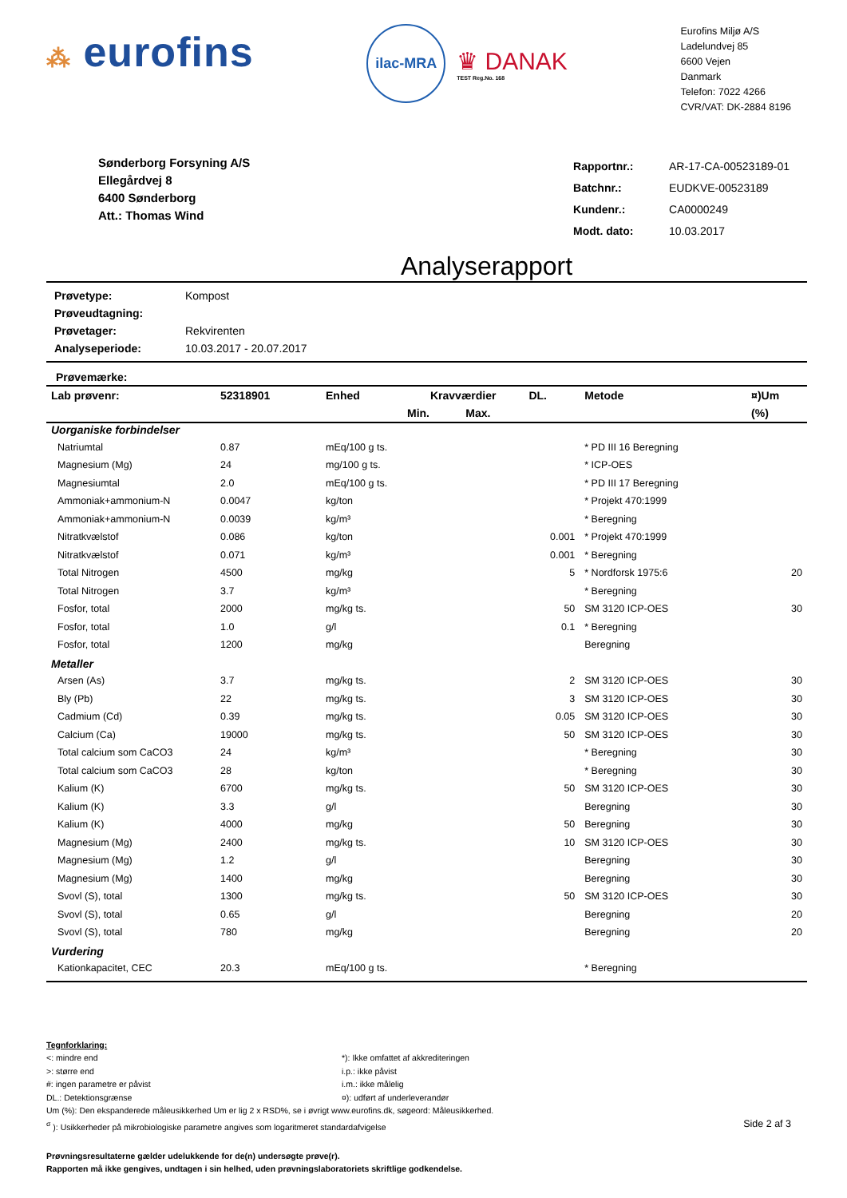⁂ eurofins
ilac-MRA
♛ DANAK
TEST Reg.No. 168
Eurofins Miljø A/S
Ladelundvej 85
6600 Vejen
Danmark
Telefon: 7022 4266
CVR/VAT: DK-2884 8196
Sønderborg Forsyning A/S
Ellegårdvej 8
6400 Sønderborg
Att.: Thomas Wind
| Rapportnr.: | AR-17-CA-00523189-01 |
| Batchnr.: | EUDKVE-00523189 |
| Kundenr.: | CA0000249 |
| Modt. dato: | 10.03.2017 |
Analyserapport
| Prøvetype: | Kompost |
| Prøveudtagning: | |
| Prøvetager: | Rekvirenten |
| Analyseperiode: | 10.03.2017 - 20.07.2017 |
Prøvemærke:
| Lab prøvenr: | 52318901 | Enhed | Kravværdier | | DL. | Metode | ¤)Um |
| --- | --- | --- | --- | --- | --- | --- | --- |
| | | | Min. | Max. | | | (%) |
| Uorganiske forbindelser | | | | | | | |
| Natriumtal | 0.87 | mEq/100 g ts. | | | | * PD III 16 Beregning | |
| Magnesium (Mg) | 24 | mg/100 g ts. | | | | * ICP-OES | |
| Magnesiumtal | 2.0 | mEq/100 g ts. | | | | * PD III 17 Beregning | |
| Ammoniak+ammonium-N | 0.0047 | kg/ton | | | | * Projekt 470:1999 | |
| Ammoniak+ammonium-N | 0.0039 | kg/m³ | | | | * Beregning | |
| Nitratkvælstof | 0.086 | kg/ton | | | 0.001 | * Projekt 470:1999 | |
| Nitratkvælstof | 0.071 | kg/m³ | | | 0.001 | * Beregning | |
| Total Nitrogen | 4500 | mg/kg | | | 5 | * Nordforsk 1975:6 | 20 |
| Total Nitrogen | 3.7 | kg/m³ | | | | * Beregning | |
| Fosfor, total | 2000 | mg/kg ts. | | | 50 | SM 3120 ICP-OES | 30 |
| Fosfor, total | 1.0 | g/l | | | 0.1 | * Beregning | |
| Fosfor, total | 1200 | mg/kg | | | | Beregning | |
| Metaller | | | | | | | |
| Arsen (As) | 3.7 | mg/kg ts. | | | 2 | SM 3120 ICP-OES | 30 |
| Bly (Pb) | 22 | mg/kg ts. | | | 3 | SM 3120 ICP-OES | 30 |
| Cadmium (Cd) | 0.39 | mg/kg ts. | | | 0.05 | SM 3120 ICP-OES | 30 |
| Calcium (Ca) | 19000 | mg/kg ts. | | | 50 | SM 3120 ICP-OES | 30 |
| Total calcium som CaCO3 | 24 | kg/m³ | | | | * Beregning | 30 |
| Total calcium som CaCO3 | 28 | kg/ton | | | | * Beregning | 30 |
| Kalium (K) | 6700 | mg/kg ts. | | | 50 | SM 3120 ICP-OES | 30 |
| Kalium (K) | 3.3 | g/l | | | | Beregning | 30 |
| Kalium (K) | 4000 | mg/kg | | | 50 | Beregning | 30 |
| Magnesium (Mg) | 2400 | mg/kg ts. | | | 10 | SM 3120 ICP-OES | 30 |
| Magnesium (Mg) | 1.2 | g/l | | | | Beregning | 30 |
| Magnesium (Mg) | 1400 | mg/kg | | | | Beregning | 30 |
| Svovl (S), total | 1300 | mg/kg ts. | | | 50 | SM 3120 ICP-OES | 30 |
| Svovl (S), total | 0.65 | g/l | | | | Beregning | 20 |
| Svovl (S), total | 780 | mg/kg | | | | Beregning | 20 |
| Vurdering | | | | | | | |
| Kationkapacitet, CEC | 20.3 | mEq/100 g ts. | | | | * Beregning | |
Tegnforklaring:
<: mindre end *): Ikke omfattet af akkrediteringen
>: større end i.p.: ikke påvist
#: ingen parametre er påvist i.m.: ikke målelig
DL.: Detektionsgrænse ¤): udført af underleverandør
Um (%): Den ekspanderede måleusikkerhed Um er lig 2 x RSD%, se i øvrigt www.eurofins.dk, søgeord: Måleusikkerhed.
<sup>σ</sup> ): Usikkerheder på mikrobiologiske parametre angives som logaritmeret standardafvigelse Side 2 af 3
Prøvningsresultaterne gælder udelukkende for de(n) undersøgte prøve(r).
Rapporten må ikke gengives, undtagen i sin helhed, uden prøvningslaboratoriets skriftlige godkendelse.